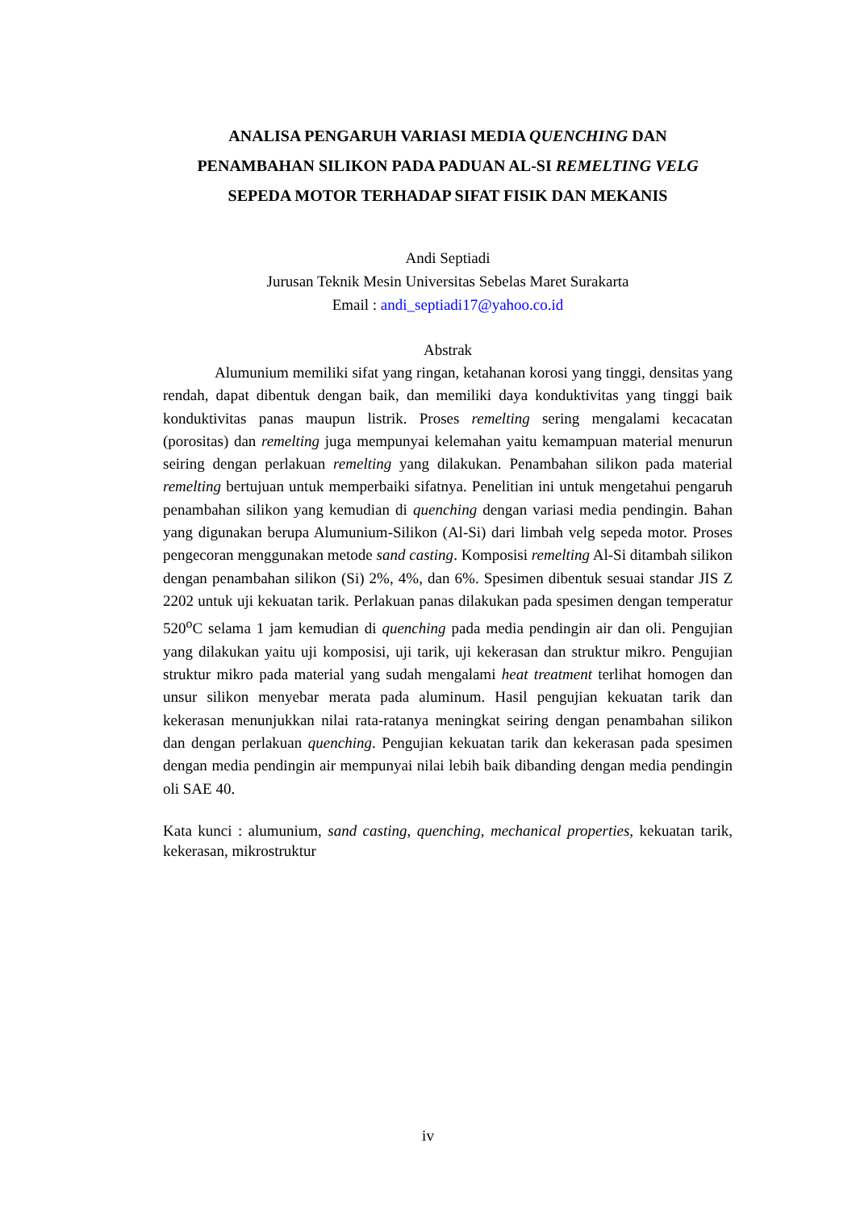ANALISA PENGARUH VARIASI MEDIA QUENCHING DAN
PENAMBAHAN SILIKON PADA PADUAN AL-SI REMELTING VELG
SEPEDA MOTOR TERHADAP SIFAT FISIK DAN MEKANIS
Andi Septiadi
Jurusan Teknik Mesin Universitas Sebelas Maret Surakarta
Email : andi_septiadi17@yahoo.co.id
Abstrak
Alumunium memiliki sifat yang ringan, ketahanan korosi yang tinggi, densitas yang rendah, dapat dibentuk dengan baik, dan memiliki daya konduktivitas yang tinggi baik konduktivitas panas maupun listrik. Proses remelting sering mengalami kecacatan (porositas) dan remelting juga mempunyai kelemahan yaitu kemampuan material menurun seiring dengan perlakuan remelting yang dilakukan. Penambahan silikon pada material remelting bertujuan untuk memperbaiki sifatnya. Penelitian ini untuk mengetahui pengaruh penambahan silikon yang kemudian di quenching dengan variasi media pendingin. Bahan yang digunakan berupa Alumunium-Silikon (Al-Si) dari limbah velg sepeda motor. Proses pengecoran menggunakan metode sand casting. Komposisi remelting Al-Si ditambah silikon dengan penambahan silikon (Si) 2%, 4%, dan 6%. Spesimen dibentuk sesuai standar JIS Z 2202 untuk uji kekuatan tarik. Perlakuan panas dilakukan pada spesimen dengan temperatur 520<sup>o</sup>C selama 1 jam kemudian di quenching pada media pendingin air dan oli. Pengujian yang dilakukan yaitu uji komposisi, uji tarik, uji kekerasan dan struktur mikro. Pengujian struktur mikro pada material yang sudah mengalami heat treatment terlihat homogen dan unsur silikon menyebar merata pada aluminum. Hasil pengujian kekuatan tarik dan kekerasan menunjukkan nilai rata-ratanya meningkat seiring dengan penambahan silikon dan dengan perlakuan quenching. Pengujian kekuatan tarik dan kekerasan pada spesimen dengan media pendingin air mempunyai nilai lebih baik dibanding dengan media pendingin oli SAE 40.
Kata kunci : alumunium, sand casting, quenching, mechanical properties, kekuatan tarik, kekerasan, mikrostruktur
iv